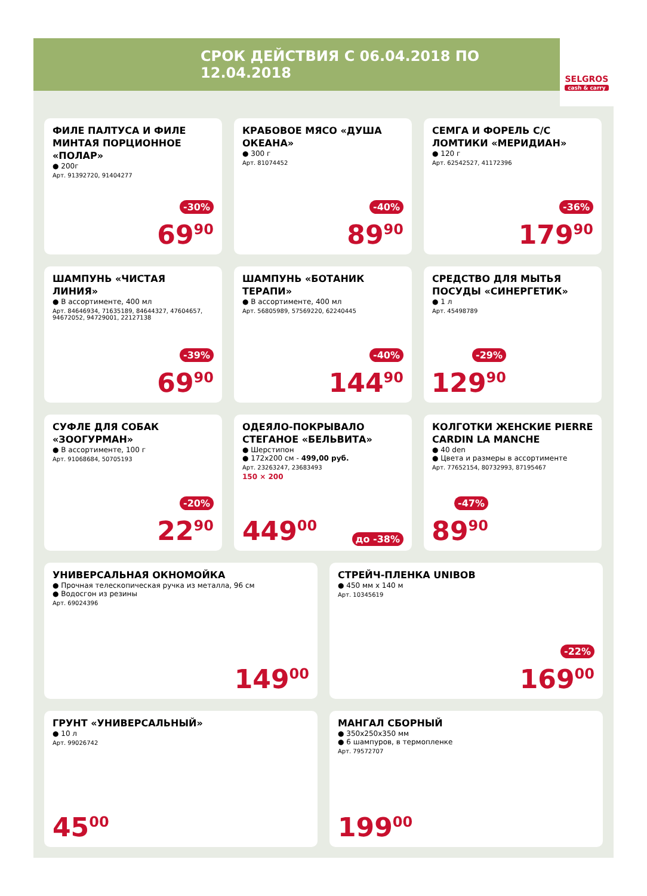СРОК ДЕЙСТВИЯ С 06.04.2018 ПО 12.04.2018
SELGROS
cash & carry
ФИЛЕ ПАЛТУСА И ФИЛЕ МИНТАЯ ПОРЦИОННОЕ «ПОЛАР»
● 200г
Арт. 91392720, 91404277
-30%
69<sup>90</sup>
КРАБОВОЕ МЯСО «ДУША ОКЕАНА»
● 300 г
Арт. 81074452
-40%
89<sup>90</sup>
СЕМГА И ФОРЕЛЬ С/С ЛОМТИКИ «МЕРИДИАН»
● 120 г
Арт. 62542527, 41172396
-36%
179<sup>90</sup>
ШАМПУНЬ «ЧИСТАЯ ЛИНИЯ»
● В ассортименте, 400 мл
Арт. 84646934, 71635189, 84644327, 47604657, 94672052, 94729001, 22127138
-39%
69<sup>90</sup>
ШАМПУНЬ «БОТАНИК ТЕРАПИ»
● В ассортименте, 400 мл
Арт. 56805989, 57569220, 62240445
-40%
144<sup>90</sup>
СРЕДСТВО ДЛЯ МЫТЬЯ ПОСУДЫ «СИНЕРГЕТИК»
● 1 л
Арт. 45498789
-29%
129<sup>90</sup>
СУФЛЕ ДЛЯ СОБАК «ЗООГУРМАН»
● В ассортименте, 100 г
Арт. 91068684, 50705193
-20%
22<sup>90</sup>
ОДЕЯЛО-ПОКРЫВАЛО СТЕГАНОЕ «БЕЛЬВИТА»
● Шерстипон
● 172x200 см - 499,00 руб.
Арт. 23263247, 23683493
150 × 200
до -38% 449<sup>00</sup>
КОЛГОТКИ ЖЕНСКИЕ PIERRE CARDIN LA MANCHE
● 40 den
● Цвета и размеры в ассортименте
Арт. 77652154, 80732993, 87195467
-47%
89<sup>90</sup>
УНИВЕРСАЛЬНАЯ ОКНОМОЙКА
● Прочная телескопическая ручка из металла, 96 см
● Водосгон из резины
Арт. 69024396
149<sup>00</sup>
СТРЕЙЧ-ПЛЕНКА UNIBOB
● 450 мм x 140 м
Арт. 10345619
-22%
169<sup>00</sup>
ГРУНТ «УНИВЕРСАЛЬНЫЙ»
● 10 л
Арт. 99026742
45<sup>00</sup>
МАНГАЛ СБОРНЫЙ
● 350x250x350 мм
● 6 шампуров, в термопленке
Арт. 79572707
199<sup>00</sup>